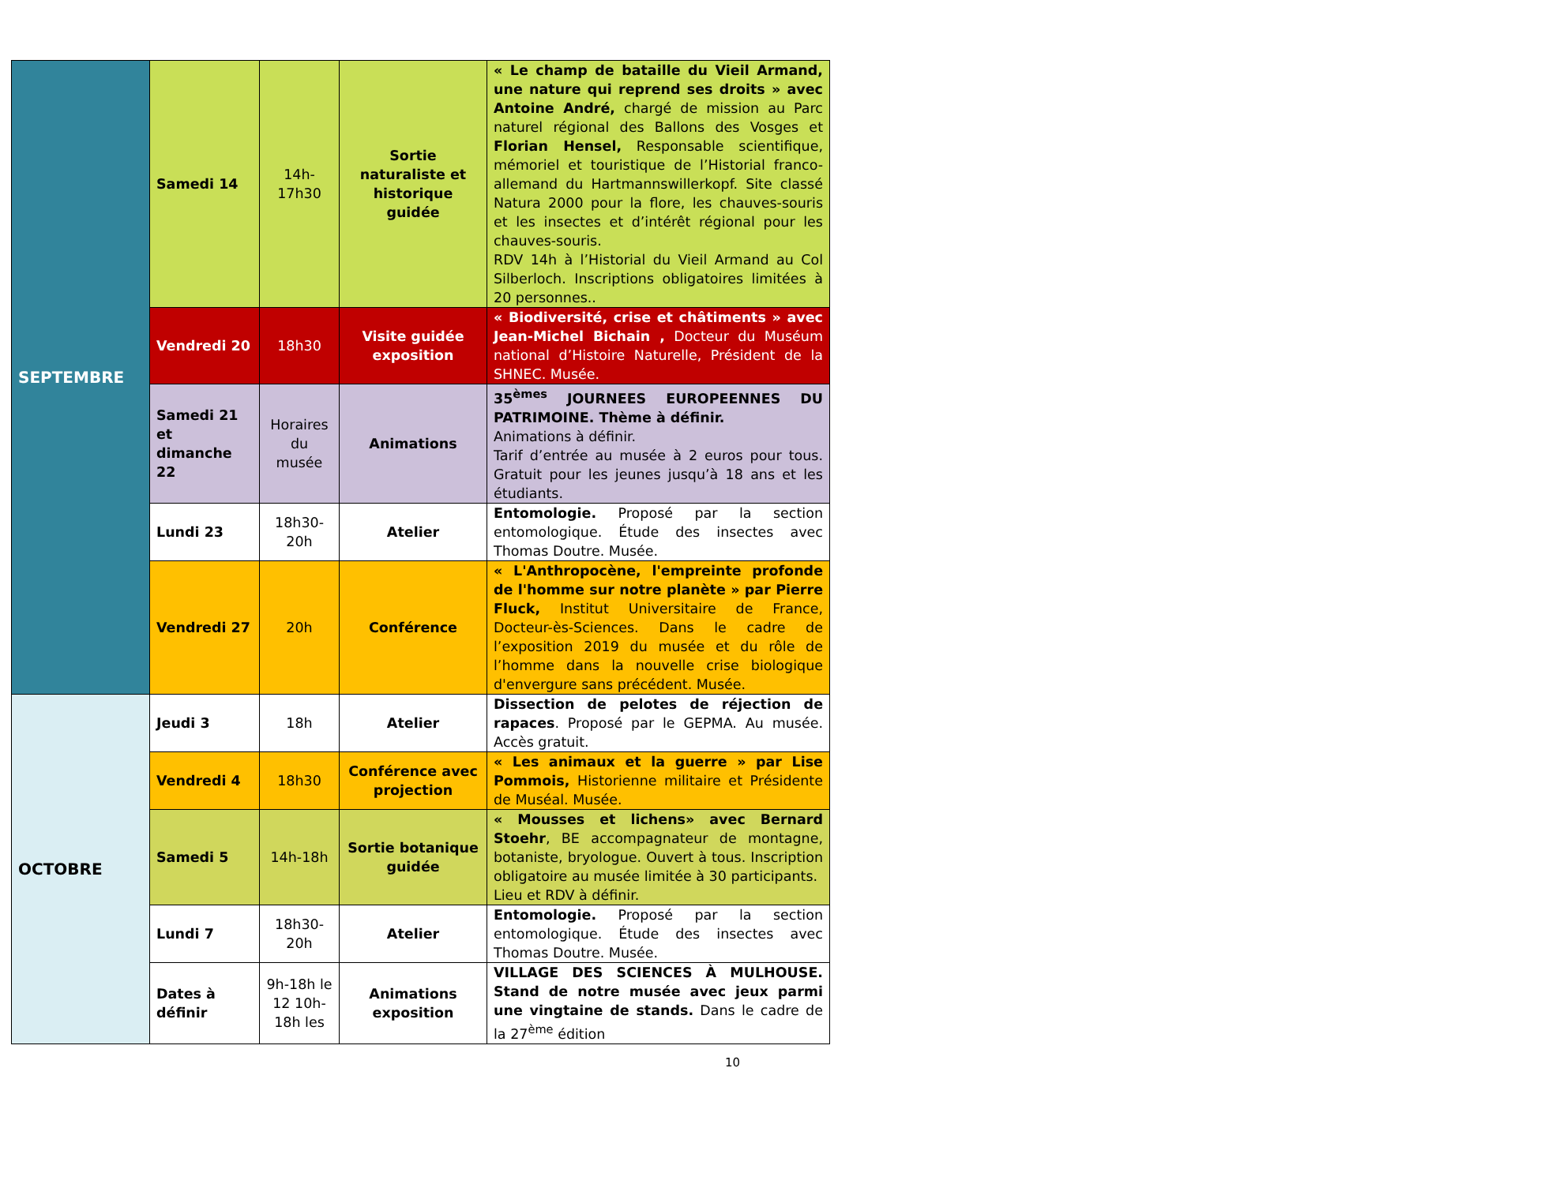| SEPTEMBRE | Samedi 14 | 14h-17h30 | Sortie naturaliste et historique guidée | « Le champ de bataille du Vieil Armand, une nature qui reprend ses droits » avec Antoine André, chargé de mission au Parc naturel régional des Ballons des Vosges et Florian Hensel, Responsable scientifique, mémoriel et touristique de l’Historial franco-allemand du Hartmannswillerkopf. Site classé Natura 2000 pour la flore, les chauves-souris et les insectes et d’intérêt régional pour les chauves-souris. RDV 14h à l’Historial du Vieil Armand au Col Silberloch. Inscriptions obligatoires limitées à 20 personnes.. |
| | Vendredi 20 | 18h30 | Visite guidée exposition | « Biodiversité, crise et châtiments » avec Jean-Michel Bichain , Docteur du Muséum national d’Histoire Naturelle, Président de la SHNEC. Musée. |
| | Samedi 21 et dimanche 22 | Horaires du musée | Animations | 35<sup>èmes</sup> JOURNEES EUROPEENNES DU PATRIMOINE. Thème à définir. Animations à définir. Tarif d’entrée au musée à 2 euros pour tous. Gratuit pour les jeunes jusqu’à 18 ans et les étudiants. |
| | Lundi 23 | 18h30-20h | Atelier | Entomologie. Proposé par la section entomologique. Étude des insectes avec Thomas Doutre. Musée. |
| | Vendredi 27 | 20h | Conférence | « L'Anthropocène, l'empreinte profonde de l'homme sur notre planète » par Pierre Fluck, Institut Universitaire de France, Docteur-ès-Sciences. Dans le cadre de l’exposition 2019 du musée et du rôle de l’homme dans la nouvelle crise biologique d'envergure sans précédent. Musée. |
| OCTOBRE | Jeudi 3 | 18h | Atelier | Dissection de pelotes de réjection de rapaces . Proposé par le GEPMA. Au musée. Accès gratuit. |
| | Vendredi 4 | 18h30 | Conférence avec projection | « Les animaux et la guerre » par Lise Pommois, Historienne militaire et Présidente de Muséal. Musée. |
| | Samedi 5 | 14h-18h | Sortie botanique guidée | « Mousses et lichens» avec Bernard Stoehr , BE accompagnateur de montagne, botaniste, bryologue. Ouvert à tous. Inscription obligatoire au musée limitée à 30 participants. Lieu et RDV à définir. |
| | Lundi 7 | 18h30-20h | Atelier | Entomologie. Proposé par la section entomologique. Étude des insectes avec Thomas Doutre. Musée. |
| | Dates à définir | 9h-18h le 12 10h-18h les | Animations exposition | VILLAGE DES SCIENCES À MULHOUSE. Stand de notre musée avec jeux parmi une vingtaine de stands. Dans le cadre de la 27<sup>ème</sup> édition |
10